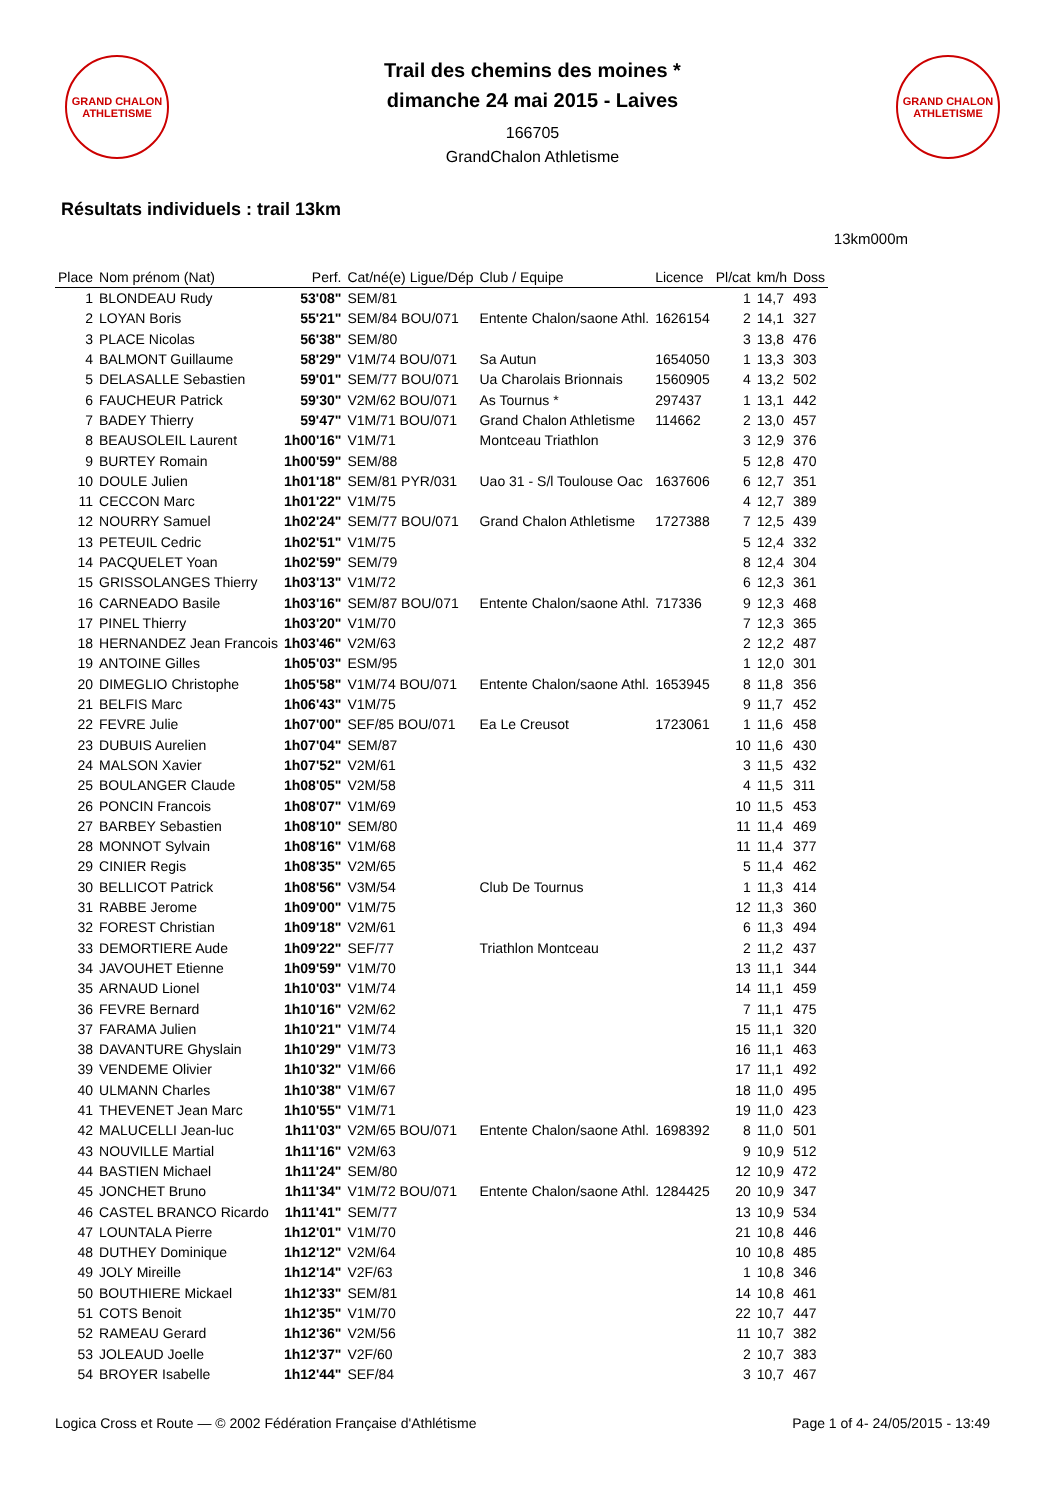GRAND CHALON ATHLETISME
Trail des chemins des moines *
dimanche 24 mai 2015 - Laives
166705
GrandChalon Athletisme
GRAND CHALON ATHLETISME
Résultats individuels : trail 13km
13km000m
| Place | Nom prénom (Nat) | Perf. | Cat/né(e) Ligue/Dép | Club / Equipe | Licence | Pl/cat | km/h | Doss |
| --- | --- | --- | --- | --- | --- | --- | --- | --- |
| 1 | BLONDEAU Rudy | 53'08" | SEM/81 | | | 1 | 14,7 | 493 |
| 2 | LOYAN Boris | 55'21" | SEM/84 BOU/071 | Entente Chalon/saone Athl. | 1626154 | 2 | 14,1 | 327 |
| 3 | PLACE Nicolas | 56'38" | SEM/80 | | | 3 | 13,8 | 476 |
| 4 | BALMONT Guillaume | 58'29" | V1M/74 BOU/071 | Sa Autun | 1654050 | 1 | 13,3 | 303 |
| 5 | DELASALLE Sebastien | 59'01" | SEM/77 BOU/071 | Ua Charolais Brionnais | 1560905 | 4 | 13,2 | 502 |
| 6 | FAUCHEUR Patrick | 59'30" | V2M/62 BOU/071 | As Tournus * | 297437 | 1 | 13,1 | 442 |
| 7 | BADEY Thierry | 59'47" | V1M/71 BOU/071 | Grand Chalon Athletisme | 114662 | 2 | 13,0 | 457 |
| 8 | BEAUSOLEIL Laurent | 1h00'16" | V1M/71 | Montceau Triathlon | | 3 | 12,9 | 376 |
| 9 | BURTEY Romain | 1h00'59" | SEM/88 | | | 5 | 12,8 | 470 |
| 10 | DOULE Julien | 1h01'18" | SEM/81 PYR/031 | Uao 31 - S/l Toulouse Oac | 1637606 | 6 | 12,7 | 351 |
| 11 | CECCON Marc | 1h01'22" | V1M/75 | | | 4 | 12,7 | 389 |
| 12 | NOURRY Samuel | 1h02'24" | SEM/77 BOU/071 | Grand Chalon Athletisme | 1727388 | 7 | 12,5 | 439 |
| 13 | PETEUIL Cedric | 1h02'51" | V1M/75 | | | 5 | 12,4 | 332 |
| 14 | PACQUELET Yoan | 1h02'59" | SEM/79 | | | 8 | 12,4 | 304 |
| 15 | GRISSOLANGES Thierry | 1h03'13" | V1M/72 | | | 6 | 12,3 | 361 |
| 16 | CARNEADO Basile | 1h03'16" | SEM/87 BOU/071 | Entente Chalon/saone Athl. | 717336 | 9 | 12,3 | 468 |
| 17 | PINEL Thierry | 1h03'20" | V1M/70 | | | 7 | 12,3 | 365 |
| 18 | HERNANDEZ Jean Francois | 1h03'46" | V2M/63 | | | 2 | 12,2 | 487 |
| 19 | ANTOINE Gilles | 1h05'03" | ESM/95 | | | 1 | 12,0 | 301 |
| 20 | DIMEGLIO Christophe | 1h05'58" | V1M/74 BOU/071 | Entente Chalon/saone Athl. | 1653945 | 8 | 11,8 | 356 |
| 21 | BELFIS Marc | 1h06'43" | V1M/75 | | | 9 | 11,7 | 452 |
| 22 | FEVRE Julie | 1h07'00" | SEF/85 BOU/071 | Ea Le Creusot | 1723061 | 1 | 11,6 | 458 |
| 23 | DUBUIS Aurelien | 1h07'04" | SEM/87 | | | 10 | 11,6 | 430 |
| 24 | MALSON Xavier | 1h07'52" | V2M/61 | | | 3 | 11,5 | 432 |
| 25 | BOULANGER Claude | 1h08'05" | V2M/58 | | | 4 | 11,5 | 311 |
| 26 | PONCIN Francois | 1h08'07" | V1M/69 | | | 10 | 11,5 | 453 |
| 27 | BARBEY Sebastien | 1h08'10" | SEM/80 | | | 11 | 11,4 | 469 |
| 28 | MONNOT Sylvain | 1h08'16" | V1M/68 | | | 11 | 11,4 | 377 |
| 29 | CINIER Regis | 1h08'35" | V2M/65 | | | 5 | 11,4 | 462 |
| 30 | BELLICOT Patrick | 1h08'56" | V3M/54 | Club De Tournus | | 1 | 11,3 | 414 |
| 31 | RABBE Jerome | 1h09'00" | V1M/75 | | | 12 | 11,3 | 360 |
| 32 | FOREST Christian | 1h09'18" | V2M/61 | | | 6 | 11,3 | 494 |
| 33 | DEMORTIERE Aude | 1h09'22" | SEF/77 | Triathlon Montceau | | 2 | 11,2 | 437 |
| 34 | JAVOUHET Etienne | 1h09'59" | V1M/70 | | | 13 | 11,1 | 344 |
| 35 | ARNAUD Lionel | 1h10'03" | V1M/74 | | | 14 | 11,1 | 459 |
| 36 | FEVRE Bernard | 1h10'16" | V2M/62 | | | 7 | 11,1 | 475 |
| 37 | FARAMA Julien | 1h10'21" | V1M/74 | | | 15 | 11,1 | 320 |
| 38 | DAVANTURE Ghyslain | 1h10'29" | V1M/73 | | | 16 | 11,1 | 463 |
| 39 | VENDEME Olivier | 1h10'32" | V1M/66 | | | 17 | 11,1 | 492 |
| 40 | ULMANN Charles | 1h10'38" | V1M/67 | | | 18 | 11,0 | 495 |
| 41 | THEVENET Jean Marc | 1h10'55" | V1M/71 | | | 19 | 11,0 | 423 |
| 42 | MALUCELLI Jean-luc | 1h11'03" | V2M/65 BOU/071 | Entente Chalon/saone Athl. | 1698392 | 8 | 11,0 | 501 |
| 43 | NOUVILLE Martial | 1h11'16" | V2M/63 | | | 9 | 10,9 | 512 |
| 44 | BASTIEN Michael | 1h11'24" | SEM/80 | | | 12 | 10,9 | 472 |
| 45 | JONCHET Bruno | 1h11'34" | V1M/72 BOU/071 | Entente Chalon/saone Athl. | 1284425 | 20 | 10,9 | 347 |
| 46 | CASTEL BRANCO Ricardo | 1h11'41" | SEM/77 | | | 13 | 10,9 | 534 |
| 47 | LOUNTALA Pierre | 1h12'01" | V1M/70 | | | 21 | 10,8 | 446 |
| 48 | DUTHEY Dominique | 1h12'12" | V2M/64 | | | 10 | 10,8 | 485 |
| 49 | JOLY Mireille | 1h12'14" | V2F/63 | | | 1 | 10,8 | 346 |
| 50 | BOUTHIERE Mickael | 1h12'33" | SEM/81 | | | 14 | 10,8 | 461 |
| 51 | COTS Benoit | 1h12'35" | V1M/70 | | | 22 | 10,7 | 447 |
| 52 | RAMEAU Gerard | 1h12'36" | V2M/56 | | | 11 | 10,7 | 382 |
| 53 | JOLEAUD Joelle | 1h12'37" | V2F/60 | | | 2 | 10,7 | 383 |
| 54 | BROYER Isabelle | 1h12'44" | SEF/84 | | | 3 | 10,7 | 467 |
Logica Cross et Route — © 2002 Fédération Française d'Athlétisme Page 1 of 4- 24/05/2015 - 13:49